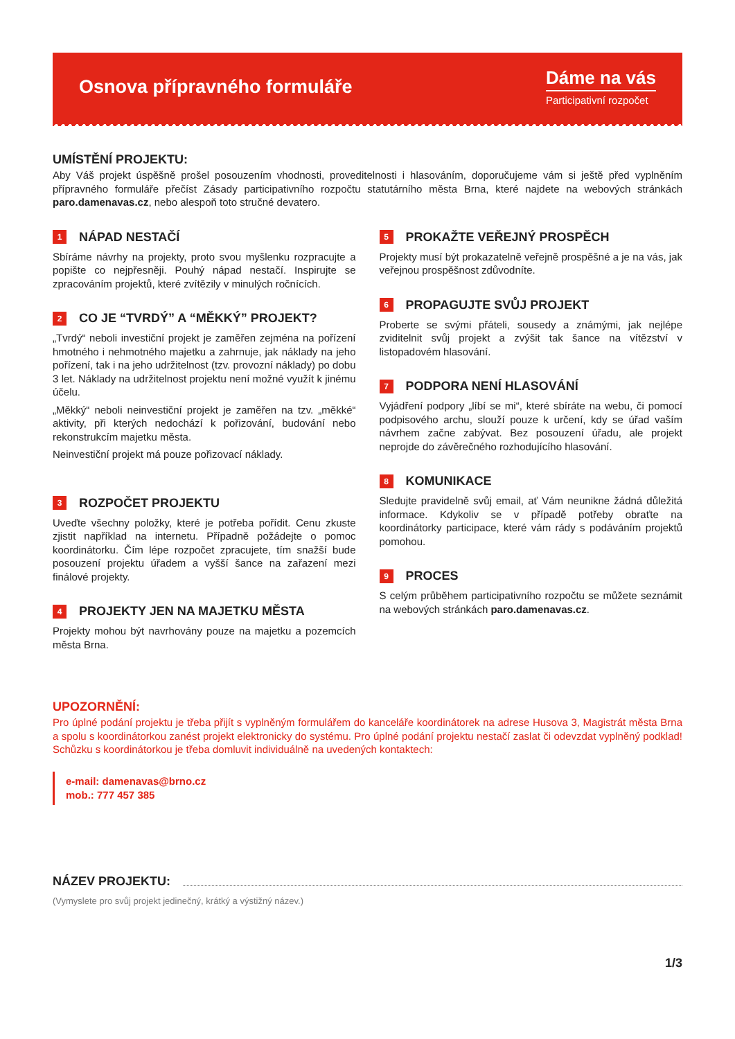Osnova přípravného formuláře
Dáme na vás
Participativní rozpočet
UMÍSTĚNÍ PROJEKTU:
Aby Váš projekt úspěšně prošel posouzením vhodnosti, proveditelnosti i hlasováním, doporučujeme vám si ještě před vyplněním přípravného formuláře přečíst Zásady participativního rozpočtu statutárního města Brna, které najdete na webových stránkách paro.damenavas.cz, nebo alespoň toto stručné devatero.
1 NÁPAD NESTAČÍ
Sbíráme návrhy na projekty, proto svou myšlenku rozpracujte a popište co nejpřesněji. Pouhý nápad nestačí. Inspirujte se zpracováním projektů, které zvítězily v minulých ročnících.
2 CO JE “TVRDÝ” A “MĚKKÝ” PROJEKT?
„Tvrdý“ neboli investiční projekt je zaměřen zejména na pořízení hmotného i nehmotného majetku a zahrnuje, jak náklady na jeho pořízení, tak i na jeho udržitelnost (tzv. provozní náklady) po dobu 3 let. Náklady na udržitelnost projektu není možné využít k jinému účelu.
„Měkký“ neboli neinvestiční projekt je zaměřen na tzv. „měkké“ aktivity, při kterých nedochází k pořizování, budování nebo rekonstrukcím majetku města.
Neinvestiční projekt má pouze pořizovací náklady.
3 ROZPOČET PROJEKTU
Uveďte všechny položky, které je potřeba pořídit. Cenu zkuste zjistit například na internetu. Případně požádejte o pomoc koordinátorku. Čím lépe rozpočet zpracujete, tím snažší bude posouzení projektu úřadem a vyšší šance na zařazení mezi finálové projekty.
4 PROJEKTY JEN NA MAJETKU MĚSTA
Projekty mohou být navrhovány pouze na majetku a pozemcích města Brna.
5 PROKAŽTE VEŘEJNÝ PROSPĚCH
Projekty musí být prokazatelně veřejně prospěšné a je na vás, jak veřejnou prospěšnost zdůvodníte.
6 PROPAGUJTE SVŮJ PROJEKT
Proberte se svými přáteli, sousedy a známými, jak nejlépe zviditelnit svůj projekt a zvýšit tak šance na vítězství v listopadovém hlasování.
7 PODPORA NENÍ HLASOVÁNÍ
Vyjádření podpory „líbí se mi“, které sbíráte na webu, či pomocí podpisového archu, slouží pouze k určení, kdy se úřad vaším návrhem začne zabývat. Bez posouzení úřadu, ale projekt neprojde do závěrečného rozhodujícího hlasování.
8 KOMUNIKACE
Sledujte pravidelně svůj email, ať Vám neunikne žádná důležitá informace. Kdykoliv se v případě potřeby obraťte na koordinátorky participace, které vám rády s podáváním projektů pomohou.
9 PROCES
S celým průběhem participativního rozpočtu se můžete seznámit na webových stránkách paro.damenavas.cz.
UPOZORNĚNÍ:
Pro úplné podání projektu je třeba přijít s vyplněným formulářem do kanceláře koordinátorek na adrese Husova 3, Magistrát města Brna a spolu s koordinátorkou zanést projekt elektronicky do systému. Pro úplné podání projektu nestačí zaslat či odevzdat vyplněný podklad! Schůzku s koordinátorkou je třeba domluvit individuálně na uvedených kontaktech:
e-mail: damenavas@brno.cz
mob.: 777 457 385
NÁZEV PROJEKTU:
(Vymyslete pro svůj projekt jedinečný, krátký a výstižný název.)
1/3